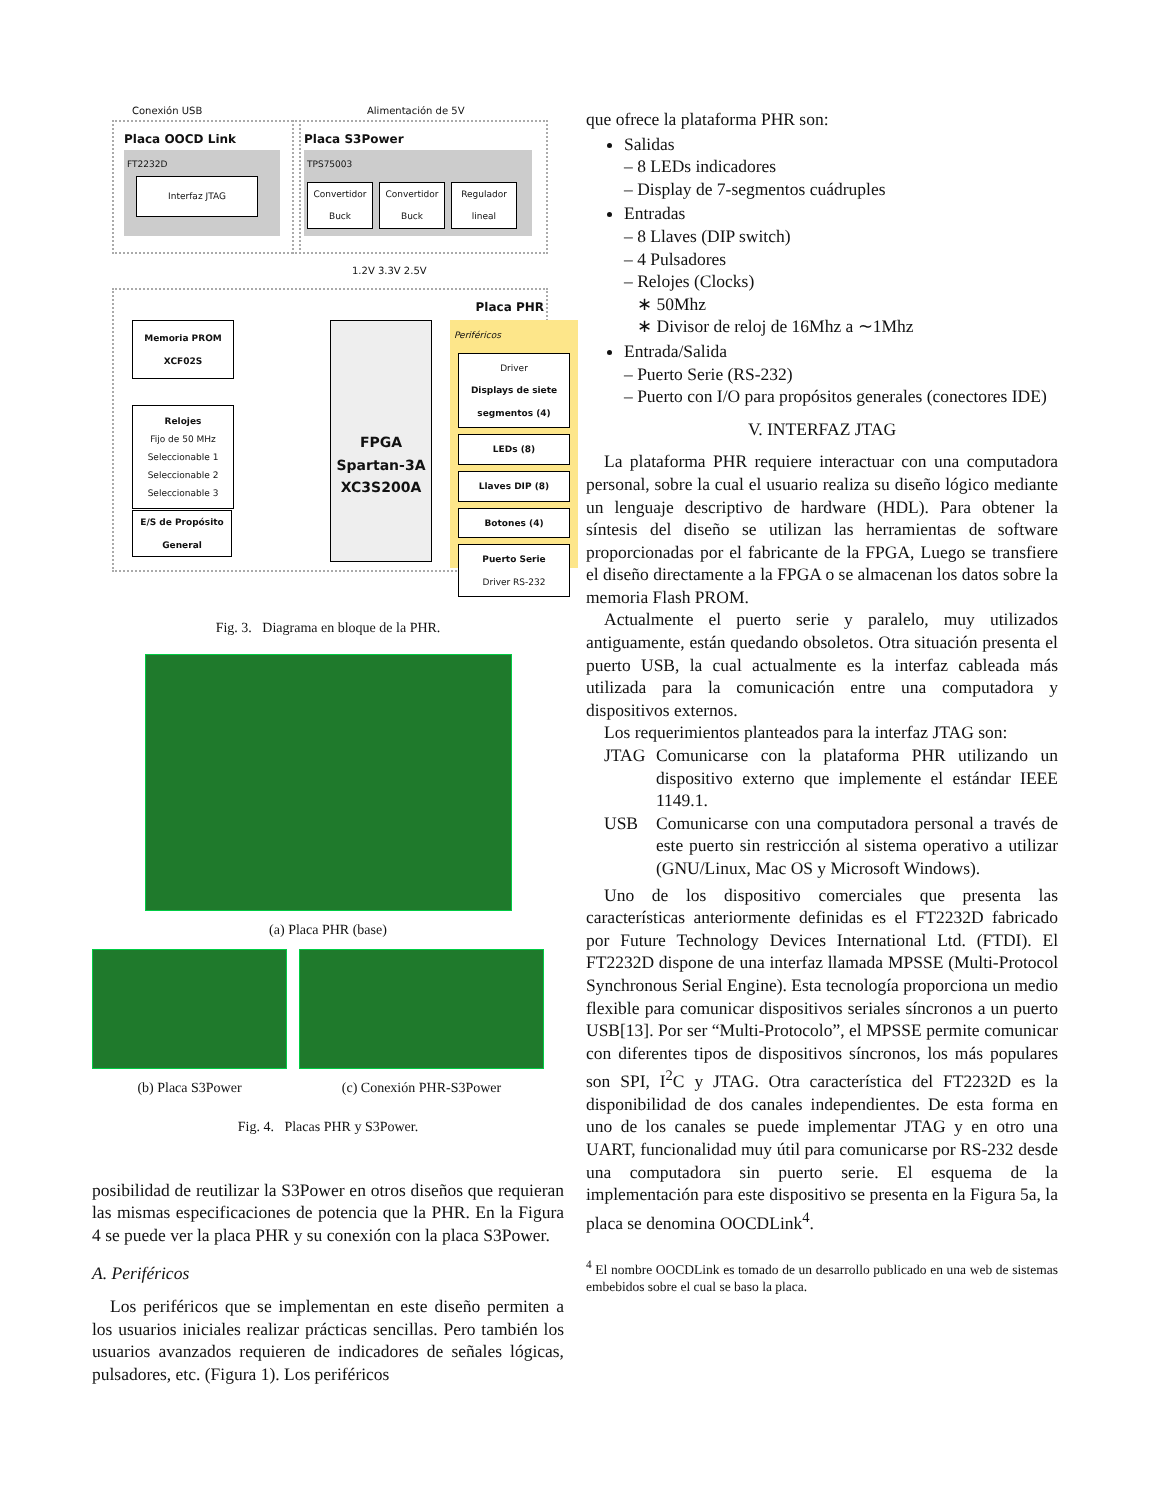Conexión USB Alimentación de 5V
Placa OOCD Link
FT2232D
Interfaz JTAG
Placa S3Power
TPS75003
Convertidor Buck
Convertidor Buck
Regulador lineal
1.2V 3.3V 2.5V
Placa PHR
Memoria PROM
XCF02S
Relojes
Fijo de 50 MHz
Seleccionable 1
Seleccionable 2
Seleccionable 3
FPGA
Spartan-3A
XC3S200A
Periféricos
Driver
Displays de siete segmentos (4)
LEDs (8)
Llaves DIP (8)
Botones (4)
Puerto Serie
Driver RS-232
E/S de Propósito General
Fig. 3. Diagrama en bloque de la PHR.
(a) Placa PHR (base)
(b) Placa S3Power (c) Conexión PHR-S3Power
Fig. 4. Placas PHR y S3Power.
posibilidad de reutilizar la S3Power en otros diseños que requieran las mismas especificaciones de potencia que la PHR. En la Figura 4 se puede ver la placa PHR y su conexión con la placa S3Power.
A. Periféricos
Los periféricos que se implementan en este diseño permiten a los usuarios iniciales realizar prácticas sencillas. Pero también los usuarios avanzados requieren de indicadores de señales lógicas, pulsadores, etc. (Figura 1). Los periféricos
que ofrece la plataforma PHR son:
Salidas
– 8 LEDs indicadores
– Display de 7-segmentos cuádruples
Entradas
– 8 Llaves (DIP switch)
– 4 Pulsadores
– Relojes (Clocks)
∗ 50Mhz
∗ Divisor de reloj de 16Mhz a ∼1Mhz
Entrada/Salida
– Puerto Serie (RS-232)
– Puerto con I/O para propósitos generales (conectores IDE)
V. INTERFAZ JTAG
La plataforma PHR requiere interactuar con una computadora personal, sobre la cual el usuario realiza su diseño lógico mediante un lenguaje descriptivo de hardware (HDL). Para obtener la síntesis del diseño se utilizan las herramientas de software proporcionadas por el fabricante de la FPGA, Luego se transfiere el diseño directamente a la FPGA o se almacenan los datos sobre la memoria Flash PROM.
Actualmente el puerto serie y paralelo, muy utilizados antiguamente, están quedando obsoletos. Otra situación presenta el puerto USB, la cual actualmente es la interfaz cableada más utilizada para la comunicación entre una computadora y dispositivos externos.
Los requerimientos planteados para la interfaz JTAG son:
JTAG Comunicarse con la plataforma PHR utilizando un dispositivo externo que implemente el estándar IEEE 1149.1.
USB Comunicarse con una computadora personal a través de este puerto sin restricción al sistema operativo a utilizar (GNU/Linux, Mac OS y Microsoft Windows).
Uno de los dispositivo comerciales que presenta las características anteriormente definidas es el FT2232D fabricado por Future Technology Devices International Ltd. (FTDI). El FT2232D dispone de una interfaz llamada MPSSE (Multi-Protocol Synchronous Serial Engine). Esta tecnología proporciona un medio flexible para comunicar dispositivos seriales síncronos a un puerto USB[13]. Por ser “Multi-Protocolo”, el MPSSE permite comunicar con diferentes tipos de dispositivos síncronos, los más populares son SPI, I<sup>2</sup>C y JTAG. Otra característica del FT2232D es la disponibilidad de dos canales independientes. De esta forma en uno de los canales se puede implementar JTAG y en otro una UART, funcionalidad muy útil para comunicarse por RS-232 desde una computadora sin puerto serie. El esquema de la implementación para este dispositivo se presenta en la Figura 5a, la placa se denomina OOCDLink<sup>4</sup>.
<sup>4</sup> El nombre OOCDLink es tomado de un desarrollo publicado en una web de sistemas embebidos sobre el cual se baso la placa.